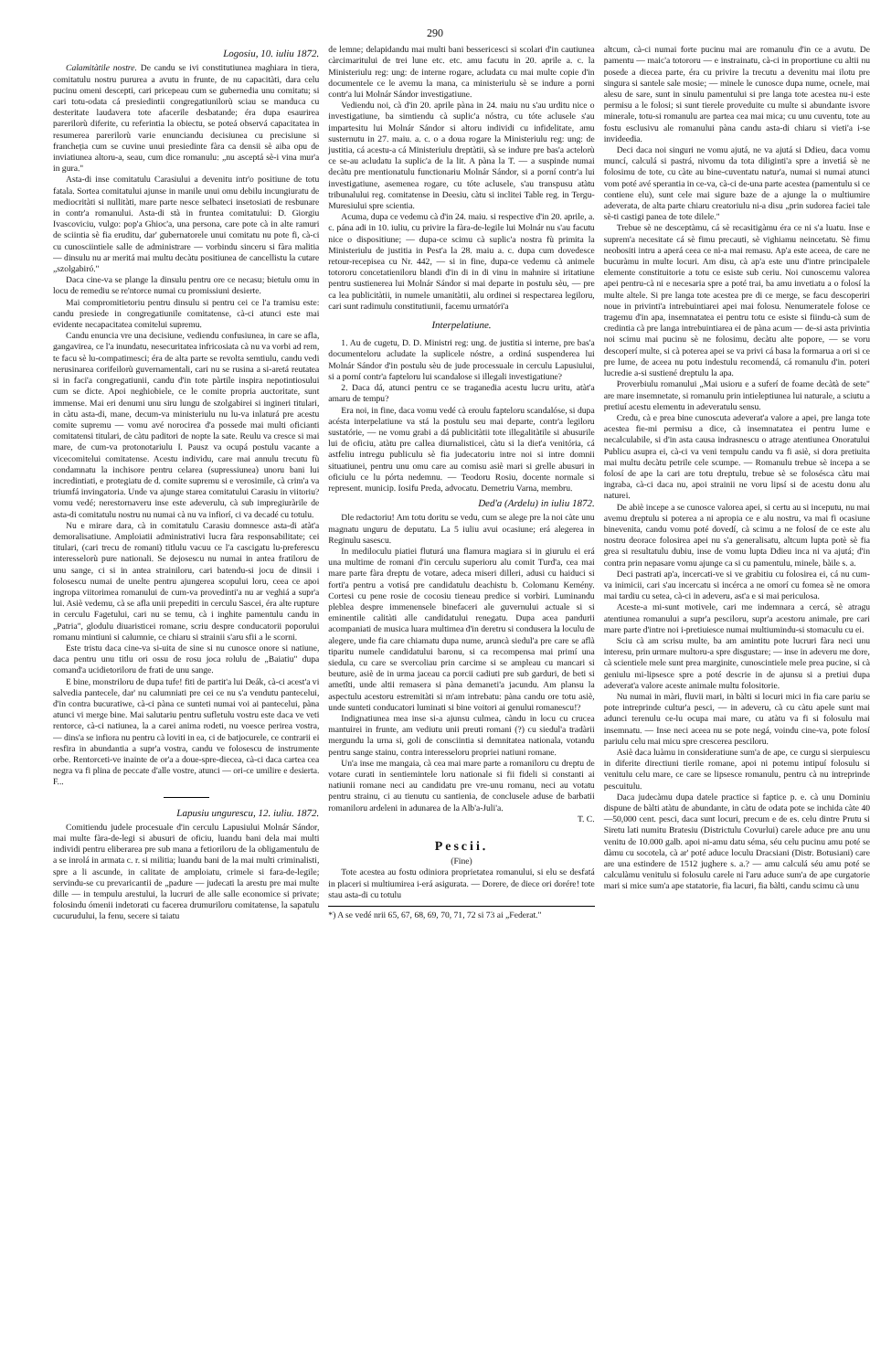290
Logosiu, 10. iuliu 1872.
Calamitàtile nostre. De candu se ivi constitutiunea maghiara in tiera, comitatulu nostru pururea a avutu in frunte, de nu capacitàti, dara celu pucinu omeni descepti, cari pricepeau cum se gubernedia unu comitatu; si cari totu-odata cá presiedintii congregatiunilorù sciau se manduca cu desteritate laudavera tote afacerile desbatande; éra dupa esaurirea parerilorù diferite, cu referintia la obiectu, se poteá observá capacitatea in resumerea parerilorù varie enunciandu decisiunea cu precisiune si francheția cum se cuvine unui presiedinte fàra ca densii sè aiba opu de inviatiunea altoru-a, seau, cum dice romanulu: „nu asceptá sè-i vina mur'a in gura."
Asta-di inse comitatulu Carasiului a devenitu intr'o positiune de totu fatala. Sortea comitatului ajunse in manile unui omu debilu incungiuratu de mediocritàti si nullitàti, mare parte nesce selbateci insetosiati de resbunare in contr'a romanului. Asta-di stà in fruntea comitatului: D. Giorgiu Ivascoviciu, vulgo: pop'a Ghioc'a, una persona, care pote cà in alte ramuri de sciintia sè fia eruditu, dar' gubernatorele unui comitatu nu pote fi, cà-ci cu cunosciintiele salle de administrare — vorbindu sinceru si fàra malitia — dinsulu nu ar meritá mai multu decàtu positiunea de cancellistu la cutare „szolgabiró."
Daca cine-va se plange la dinsulu pentru ore ce necasu; bietulu omu in locu de remediu se re'ntorce numai cu promissiuni desierte.
Mai compromitietoriu pentru dinsulu si pentru cei ce l'a tramisu este: candu presiede in congregatiunile comitatense, cà-ci atunci este mai evidente necapacitatea comitelui supremu.
Candu enuncia vre una decisiune, vediendu confusiunea, in care se afla, gangavirea, ce l'a inundatu, nesecuritatea infricosiata cà nu va vorbi ad rem, te facu sè lu-compatimesci; éra de alta parte se revolta semtiulu, candu vedi nerusinarea corifeilorù guvernamentali, cari nu se rusina a si-aretá reutatea si in faci'a congregatiunii, candu d'in tote pàrtile inspira nepotintiosului cum se dicte. Apoi neghiobiele, ce le comite propria auctoritate, sunt immense. Mai eri denumi unu siru lungu de szolgabirei si ingineri titulari, in càtu asta-di, mane, decum-va ministeriulu nu lu-va inlaturá pre acestu comite supremu — vomu avé norocirea d'a possede mai multi oficianti comitatensi titulari, de càtu paditori de nopte la sate. Reulu va cresce si mai mare, de cum-va protonotariulu I. Pausz va ocupá postulu vacante a vicecomitelui comitatense. Acestu individu, care mai annulu trecutu fù condamnatu la inchisore pentru celarea (supressiunea) unoru bani lui incredintiati, e protegiatu de d. comite supremu si e verosimile, cà crim'a va triumfá invingatoria. Unde va ajunge starea comitatului Carasiu in viitoriu? vomu vedé; nerestornaveru inse este adeverulu, cà sub impregiuràrile de asta-di comitatulu nostru nu numai cà nu va infiorí, ci va decadé cu totulu.
Nu e mirare dara, cà in comitatulu Carasiu domnesce asta-di atàt'a demoralisatiune. Amploiatii administrativi lucra fàra responsabilitate; cei titulari, (cari trecu de romani) titlulu vacuu ce l'a cascigatu lu-preferescu interesselorù pure nationali. Se dejosescu nu numai in antea fratiloru de unu sange, ci si in antea strainiloru, cari batendu-si jocu de dinsii i folosescu numai de unelte pentru ajungerea scopului loru, ceea ce apoi ingropa viitorimea romanului de cum-va provedinti'a nu ar veghiá a supr'a lui. Asiè vedemu, cà se afla unii prepediti in cerculu Sascei, éra alte rupture in cerculu Fagetului, cari nu se temu, cà i inghite pamentulu candu in „Patria", glodulu diuaristicei romane, scriu despre conducatorii poporului romanu mintiuni si calumnie, ce chiaru si strainii s'aru sfii a le scorni.
Este tristu daca cine-va si-uita de sine si nu cunosce onore si natiune, daca pentru unu titlu ori ossu de rosu joca rolulu de „Baiatiu" dupa comand'a ucidietoriloru de frati de unu sange.
E bine, monstriloru de dupa tufe! fiti de partit'a lui Deák, cà-ci acest'a vi salvedia pantecele, dar' nu calumniati pre cei ce nu s'a vendutu pantecelui, d'in contra bucuratiwe, cà-ci pàna ce sunteti numai voi ai pantecelui, pàna atunci vi merge bine. Mai salutariu pentru sufletulu vostru este daca ve veti rentorce, cà-ci natiunea, la a carei anima rodeti, nu voesce perirea vostra, — dins'a se infiora nu pentru cà loviti in ea, ci de batjocurele, ce contrarii ei resfira in abundantia a supr'a vostra, candu ve folosescu de instrumente orbe. Rentorceti-ve inainte de or'a a doue-spre-diecea, cà-ci daca cartea cea negra va fi plina de peccate d'alle vostre, atunci — ori-ce umilire e desierta. F...
Lapusiu ungurescu, 12. iuliu. 1872.
Comitiendu judele procesuale d'in cerculu Lapusiului Molnár Sándor, mai multe fàra-de-legi si abusuri de oficiu, luandu bani dela mai multi individi pentru eliberarea pre sub mana a fetioriloru de la obligamentulu de a se inrolá in armata c. r. si militia; luandu bani de la mai multi criminalisti, spre a li ascunde, in calitate de amploiatu, crimele si fara-de-legile; servindu-se cu prevaricantii de „padure — judecati la arestu pre mai multe dille — in tempulu arestului, la lucruri de alle salle economice si private; folosindu ómenii indetorati cu facerea drumuriloru comitatense, la sapatulu cucurudului, la fenu, secere si taiatu
de lemne; delapidandu mai multi bani bessericesci si scolari d'in cautiunea càrcimaritului de trei lune etc. etc. amu facutu in 20. aprile a. c. la Ministeriulu reg: ung: de interne rogare, acludata cu mai multe copie d'in documentele ce le avemu la mana, ca ministeriulu sè se indure a porni contr'a lui Molnár Sándor investigatiune.
Vediendu noi, cà d'in 20. aprile pàna in 24. maiu nu s'au urditu nice o investigatiune, ba simtiendu cà suplic'a nóstra, cu tóte aclusele s'au impartesitu lui Molnár Sándor si altoru individi cu infidelitate, amu susternutu in 27. maiu. a. c. o a doua rogare la Ministeriulu reg: ung: de justitia, cá acestu-a cá Ministeriulu dreptàtii, sà se indure pre bas'a actelorù ce se-au acludatu la suplic'a de la lit. A pàna la T. — a suspinde numai decàtu pre mentionatulu functionariu Molnár Sándor, si a porní contr'a lui investigatiune, asemenea rogare, cu tóte aclusele, s'au transpusu atàtu tribunalului reg. comitatense in Deesiu, càtu si inclitei Table reg. in Tergu-Muresiului spre scientia.
Acuma, dupa ce vedemu cà d'in 24. maiu. si respective d'in 20. aprile, a. c. pána adi in 10. iuliu, cu privire la fàra-de-legile lui Molnár nu s'au facutu nice o dispositiune; — dupa-ce scimu cà suplic'a nostra fù primita la Ministeriulu de justitia in Pest'a la 28. maiu a. c. dupa cum dovedesce retour-recepisea cu Nr. 442, — si in fine, dupa-ce vedemu cà animele totororu concetatieniloru blandi d'in di in di vinu in mahnire si iritatiune pentru sustienerea lui Molnár Sándor si mai departe in postulu sèu, — pre ca lea publicitàtii, in numele umanitàtii, alu ordinei si respectarea legiloru, cari sunt radimulu constitutiunii, facemu urmatóri'a
Interpelatiune.
1. Au de cugetu, D. D. Ministri reg: ung. de justitia si interne, pre bas'a documenteloru acludate la suplicele nóstre, a ordiná suspenderea lui Molnár Sándor d'in postulu sèu de jude processuale in cerculu Lapusiului, si a porní contr'a fapteloru lui scandalose si illegali investigatiune?
2. Daca dá, atunci pentru ce se traganedia acestu lucru uritu, atàt'a amaru de tempu?
Era noi, in fine, daca vomu vedé cà eroulu fapteloru scandalóse, si dupa acésta interpelatiune va stá la postulu seu mai departe, contr'a legiloru sustatórie, — ne vomu grabi a dá publicitàtii tote illegalitàtile si abusurile lui de oficiu, atàtu pre callea diurnalisticei, càtu si la diet'a venitória, cá astfeliu intregu publiculu sè fia judecatoriu intre noi si intre domnii situatiunei, pentru unu omu care au comisu asiè mari si grelle abusuri in oficiulu ce lu pórta nedemnu. — Teodoru Rosiu, docente normale si represent. municip. Iosifu Preda, advocatu. Demetriu Varna, membru.
Ded'a (Ardelu) in iuliu 1872.
Dle redactoriu! Am totu doritu se vedu, cum se alege pre la noi càte unu magnatu unguru de deputatu. La 5 iuliu avui ocasiune; erá alegerea in Reginulu sasescu.
In mediloculu piatiei fluturá una flamura magiara si in giurulu ei erá una multime de romani d'in cerculu superioru alu comit Turd'a, cea mai mare parte fàra dreptu de votare, adeca miseri dilleri, adusi cu haiduci si forti'a pentru a votisá pre candidatulu deachistu b. Colomanu Kemény. Cortesi cu pene rosie de cocosiu tieneau predice si vorbiri. Luminandu pleblea despre immenensele binefaceri ale guvernului actuale si si eminentile calitàti alle candidatului renegatu. Dupa acea pandurii acompaniati de musica luara multimea d'in deretru si condusera la loculu de alegere, unde fia care chiamatu dupa nume, aruncà siedul'a pre care se aflà tiparitu numele candidatului baronu, si ca recompensa mai primí una siedula, cu care se svercoliau prin carcime si se ampleau cu mancari si beuture, asiè de in urma jaceau ca porcii cadiuti pre sub garduri, de beti si ametîti, unde altii remasera si pàna demaneti'a jacundu. Am plansu la aspectulu acestoru estremitàti si m'am intrebatu: pàna candu ore totu asiè, unde sunteti conducatori luminati si bine voitori ai genului romanescu!?
Indignatiunea mea inse si-a ajunsu culmea, càndu in locu cu crucea mantuirei in frunte, am vediutu unii preuti romani (?) cu siedul'a tradàrii mergundu la urna si, goli de consciintia si demnitatea nationala, votandu pentru sange stainu, contra interesseloru propriei natiuni romane.
Un'a inse me mangaia, cà cea mai mare parte a romaniloru cu dreptu de votare curati in sentiemintele loru nationale si fii fideli si constanti ai natiunii romane neci au candidatu pre vre-unu romanu, neci au votatu pentru strainu, ci au tienutu cu santienia, de conclusele aduse de barbatii romaniloru ardeleni in adunarea de la Alb'a-Juli'a.
T. C.
Pescii.
(Fine)
Tote acestea au fostu odiniora proprietatea romanului, si elu se desfatá in placeri si multiumirea i-erá asigurata. — Dorere, de diece ori dorére! tote stau asta-di cu totulu
*) A se vedé nrii 65, 67, 68, 69, 70, 71, 72 si 73 ai „Federat."
altcum, cà-ci numai forte pucinu mai are romanulu d'in ce a avutu. De pamentu — maic'a totororu — e instrainatu, cà-ci in proportiune cu altii nu posede a diecea parte, éra cu privire la trecutu a devenitu mai ilotu pre singura si santele sale mosie; — minele le cunosce dupa nume, ocnele, mai alesu de sare, sunt in sinulu pamentului si pre langa tote acestea nu-i este permisu a le folosi; si sunt tierele proveduite cu multe si abundante isvore minerale, totu-si romanulu are partea cea mai mica; cu unu cuventu, tote au fostu esclusivu ale romanului pàna candu asta-di chiaru si vieti'a i-se invideedia.
Deci daca noi singuri ne vomu ajutá, ne va ajutá si Ddieu, daca vomu muncí, calculá si pastrá, nivomu da tota diliginti'a spre a invetiá sè ne folosimu de tote, cu càte au bine-cuventatu natur'a, numai si numai atunci vom poté avé sperantia in ce-va, cà-ci de-una parte acestea (pamentulu si ce contiene elu), sunt cele mai sigure baze de a ajunge la o multiumire adeverata, de alta parte chiaru creatoriulu ni-a disu „prin sudorea faciei tale sè-ti castigi panea de tote dilele."
Trebue sè ne desceptàmu, cá sè recasitigàmu éra ce ni s'a luatu. Inse e suprem'a necesitate cá sè fimu precauti, sè vighiamu neincetatu. Sè fimu neobositi intru a aperá ceea ce ni-a mai remasu. Ap'a este aceea, de care ne bucuràmu in multe locuri. Am disu, cà ap'a este unu d'intre principalele elemente constituitorie a totu ce esiste sub ceriu. Noi cunoscemu valorea apei pentru-cà ni e necesaria spre a poté trai, ba amu invetiatu a o folosí la multe altele. Si pre langa tote acestea pre di ce merge, se facu descoperiri noue in privinti'a intrebuintiarei apei mai folosu. Nenumeratele folose ce tragemu d'in apa, insemnatatea ei pentru totu ce esiste si fiindu-cà sum de credintia cà pre langa intrebuintiarea ei de pàna acum — de-si asta privintia noi scimu mai pucinu sè ne folosimu, decàtu alte popore, — se voru descoperí multe, si cà poterea apei se va privi cá basa la formarua a ori si ce pre lume, de aceea nu potu indestulu recomendá, cá romanulu d'in. poteri lucredie a-si sustiené dreptulu la apa.
Proverbiulu romanului „Mai usioru e a suferí de foame decàtà de sete" are mare insemnetate, si romanulu prin intieleptiunea lui naturale, a sciutu a pretiuí acestu elementu in adeveratulu sensu.
Credu, cà e prea bine cunoscuta adeverat'a valore a apei, pre langa tote acestea fie-mi permisu a dice, cà insemnatatea ei pentru lume e necalculabile, si d'in asta causa indrasnescu o atrage atentiunea Onoratului Publicu asupra ei, cà-ci va veni tempulu candu va fi asiè, si dora pretiuita mai multu decàtu petrile cele scumpe. — Romanulu trebue sè incepa a se folosí de ape la cari are totu dreptulu, trebue sè se folosésca càtu mai ingraba, cà-ci daca nu, apoi strainii ne voru lipsí si de acestu donu alu naturei.
De abiè incepe a se cunosce valorea apei, si certu au si inceputu, nu mai avemu dreptulu si poterea a ni apropia ce e alu nostru, va mai fi ocasiune binevenita, candu vomu poté dovedí, cà scimu a ne folosí de ce este alu nostru deorace folosirea apei nu s'a generalisatu, altcum lupta potè sè fia grea si resultatulu dubiu, inse de vomu lupta Ddieu inca ni va ajutá; d'in contra prin nepasare vomu ajunge ca si cu pamentulu, minele, bàile s. a.
Deci pastrati ap'a, incercati-ve si ve grabitiu cu folosirea ei, cá nu cum-va inimicii, cari s'au incercatu si incérca a ne omorí cu fomea sè ne omora mai tardiu cu setea, cà-ci in adeveru, ast'a e si mai periculosa.
Aceste-a mi-sunt motivele, cari me indemnara a cercá, sè atragu atentiunea romanului a supr'a pesciloru, supr'a acestoru animale, pre cari mare parte d'intre noi i-pretiuiesce numai multiumindu-si stomaculu cu ei.
Sciu cà am scrisu multe, ba am amintitu pote lucruri fàra neci unu interesu, prin urmare multoru-a spre disgustare; — inse in adeveru me dore, cà scientiele mele sunt prea marginite, cunoscintiele mele prea pucine, si cà geniulu mi-lipsesce spre a poté descrie in de ajunsu si a pretiui dupa adeverat'a valore aceste animale multu folositorie.
Nu numai in màri, fluvii mari, in bàlti si locuri mici in fia care pariu se pote intreprinde cultur'a pesci, — in adeveru, cà cu càtu apele sunt mai adunci terenulu ce-lu ocupa mai mare, cu atàtu va fi si folosulu mai insemnatu. — Inse neci aceea nu se pote negá, voindu cine-va, pote folosí pariulu celu mai micu spre crescerea pesciloru.
Asiè daca luàmu in consideratiune sum'a de ape, ce curgu si sierpuiescu in diferite directiuni tierile romane, apoi ni potemu intipuí folosulu si venitulu celu mare, ce care se lipsesce romanulu, pentru cà nu intreprinde pescuitulu.
Daca judecàmu dupa datele practice si faptice p. e. cà unu Dominiu dispune de bàlti atàtu de abundante, in càtu de odata pote se inchida càte 40—50,000 cent. pesci, daca sunt locuri, precum e de es. celu dintre Prutu si Siretu lati numitu Bratesiu (Districtulu Covurlui) carele aduce pre anu unu venitu de 10.000 galb. apoi ni-amu datu séma, séu celu pucinu amu poté se dàmu cu socotela, cà ar' poté aduce loculu Dracsiani (Distr. Botusiani) care are una estindere de 1512 jughere s. a.? — amu calculá séu amu poté se calculàmu venitulu si folosulu carele ni l'aru aduce sum'a de ape curgatorie mari si mice sum'a ape statatorie, fia lacuri, fia bàlti, candu scimu cà unu